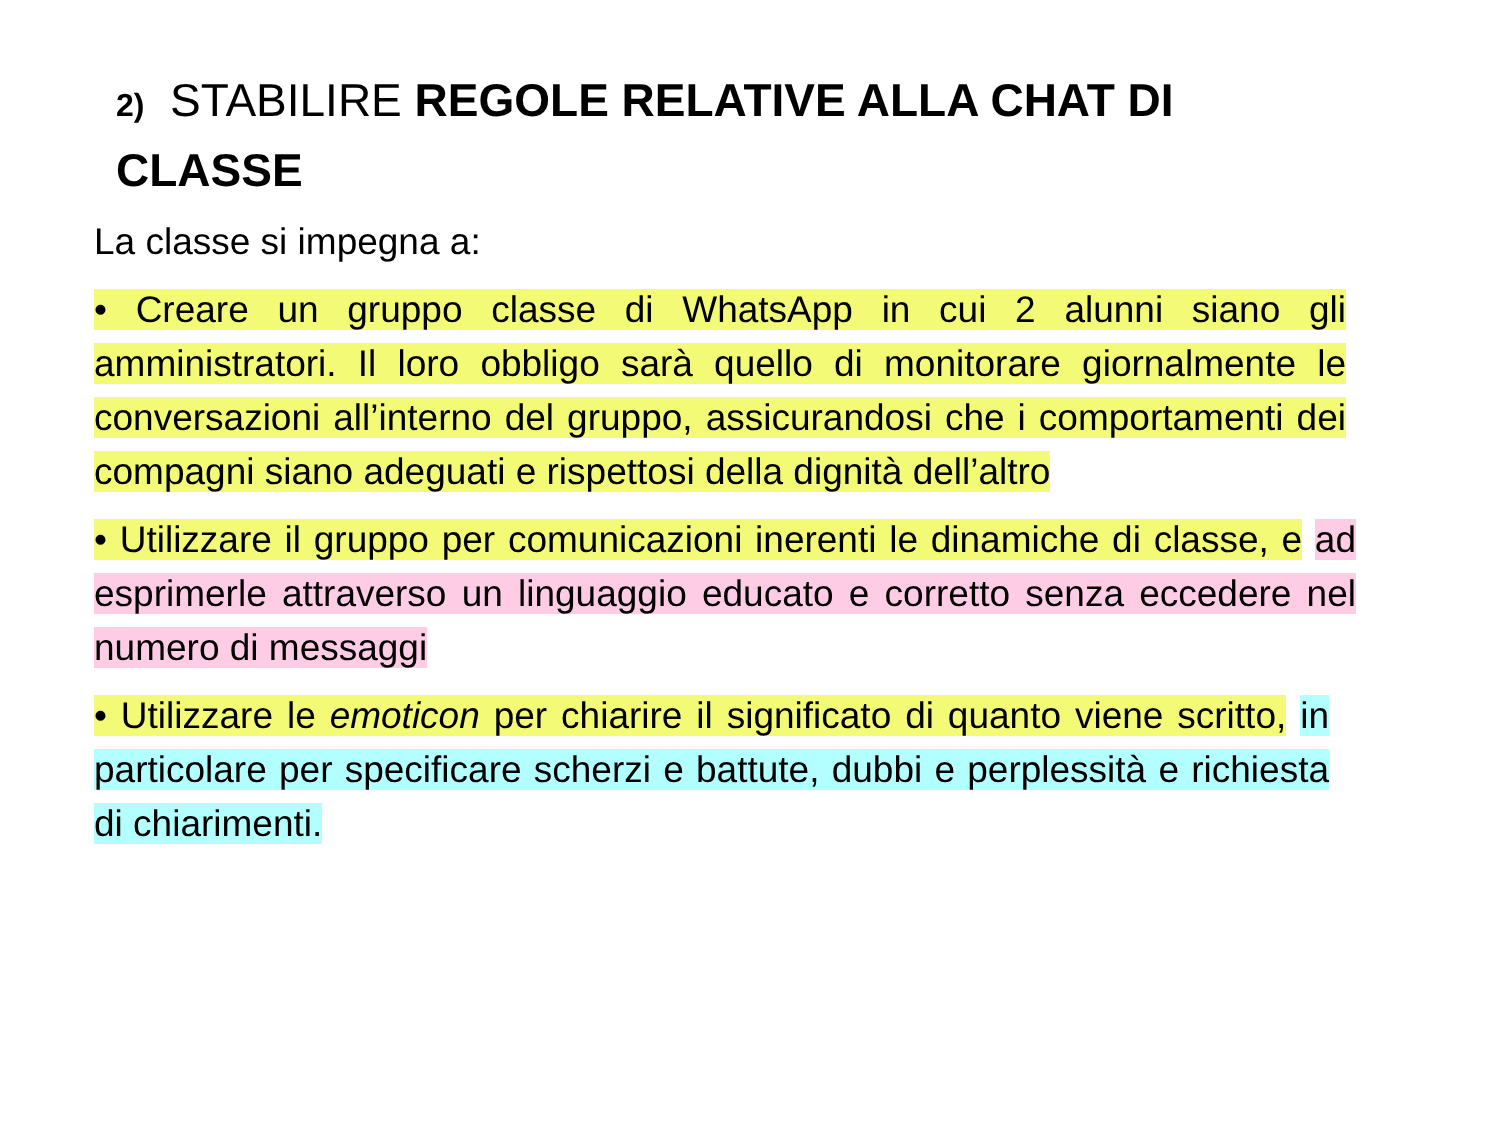2) STABILIRE REGOLE RELATIVE ALLA CHAT DI CLASSE
La classe si impegna a:
• Creare un gruppo classe di WhatsApp in cui 2 alunni siano gli amministratori. Il loro obbligo sarà quello di monitorare giornalmente le conversazioni all’interno del gruppo, assicurandosi che i comportamenti dei compagni siano adeguati e rispettosi della dignità dell’altro
• Utilizzare il gruppo per comunicazioni inerenti le dinamiche di classe, e ad esprimerle attraverso un linguaggio educato e corretto senza eccedere nel numero di messaggi
• Utilizzare le emoticon per chiarire il significato di quanto viene scritto, in particolare per specificare scherzi e battute, dubbi e perplessità e richiesta di chiarimenti.